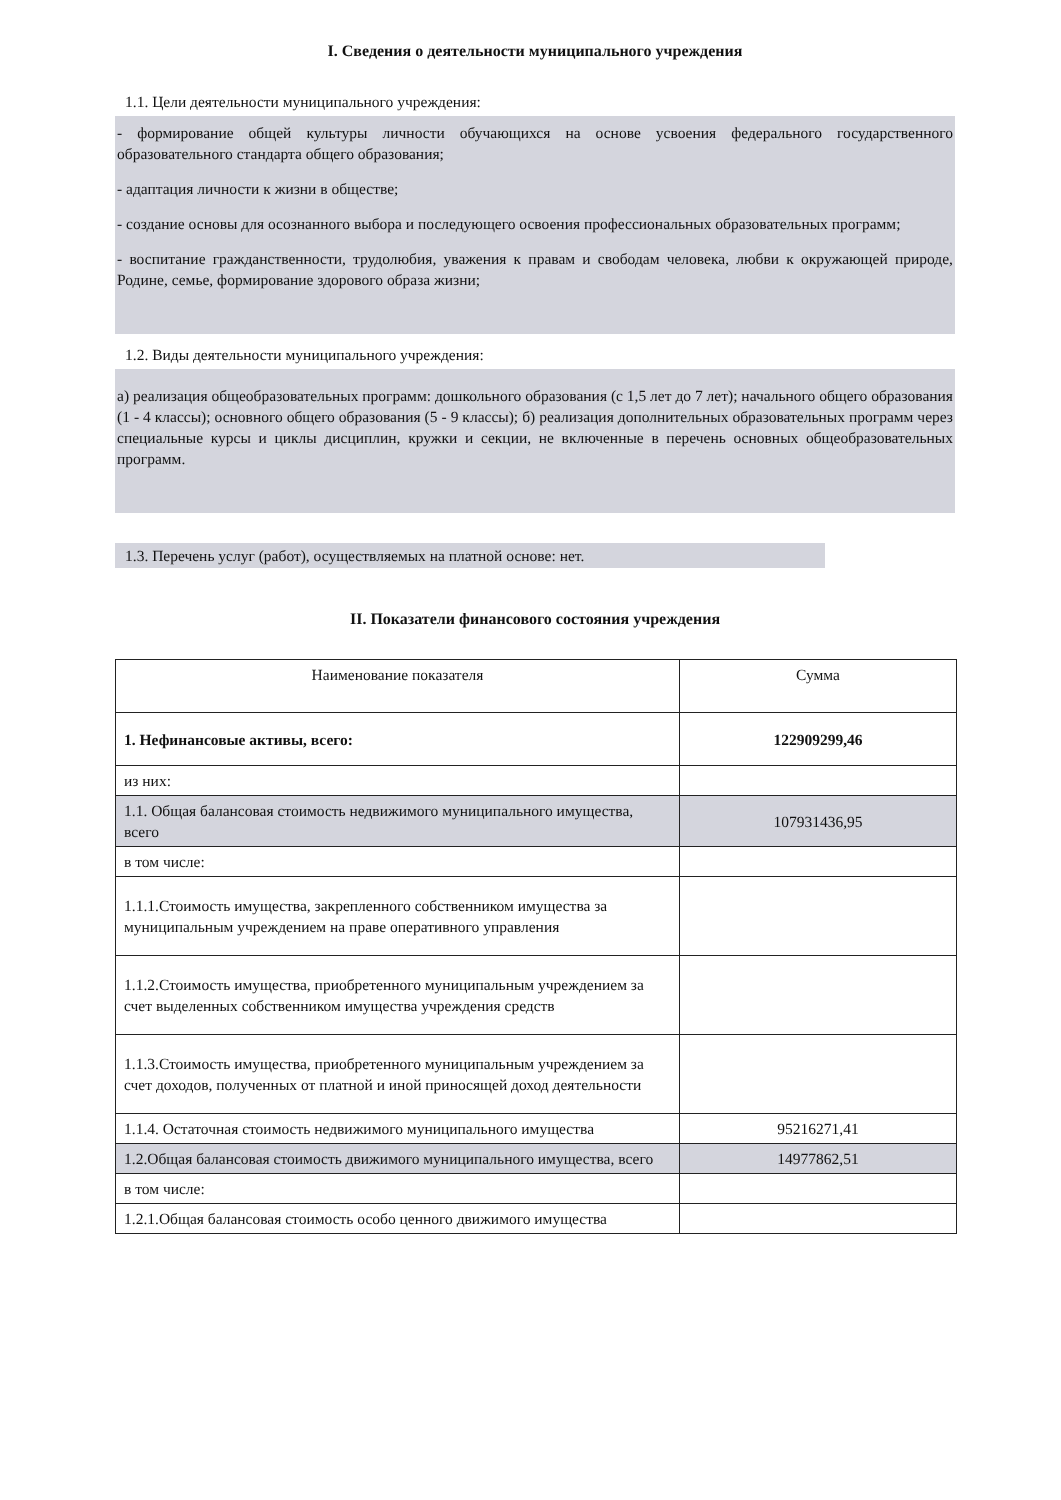I. Сведения о деятельности муниципального учреждения
1.1. Цели деятельности муниципального учреждения:
- формирование общей культуры личности обучающихся на основе усвоения федерального государственного образовательного стандарта общего образования;
- адаптация личности к жизни в обществе;
- создание основы для осознанного выбора и последующего освоения профессиональных образовательных программ;
- воспитание гражданственности, трудолюбия, уважения к правам и свободам человека, любви к окружающей природе, Родине, семье, формирование здорового образа жизни;
1.2. Виды деятельности муниципального учреждения:
а) реализация общеобразовательных программ: дошкольного образования (с 1,5 лет до 7 лет); начального общего образования (1 - 4 классы); основного общего образования (5 - 9 классы); б) реализация дополнительных образовательных программ через специальные курсы и циклы дисциплин, кружки и секции, не включенные в перечень основных общеобразовательных программ.
1.3. Перечень услуг (работ), осуществляемых на платной основе: нет.
II. Показатели финансового состояния учреждения
| Наименование показателя | Сумма |
| 1. Нефинансовые активы, всего: | 122909299,46 |
| из них: | |
| 1.1. Общая балансовая стоимость недвижимого муниципального имущества, всего | 107931436,95 |
| в том числе: | |
| 1.1.1.Стоимость имущества, закрепленного собственником имущества за муниципальным учреждением на праве оперативного управления | |
| 1.1.2.Стоимость имущества, приобретенного муниципальным учреждением за счет выделенных собственником имущества учреждения средств | |
| 1.1.3.Стоимость имущества, приобретенного муниципальным учреждением за счет доходов, полученных от платной и иной приносящей доход деятельности | |
| 1.1.4. Остаточная стоимость недвижимого муниципального имущества | 95216271,41 |
| 1.2.Общая балансовая стоимость движимого муниципального имущества, всего | 14977862,51 |
| в том числе: | |
| 1.2.1.Общая балансовая стоимость особо ценного движимого имущества | |